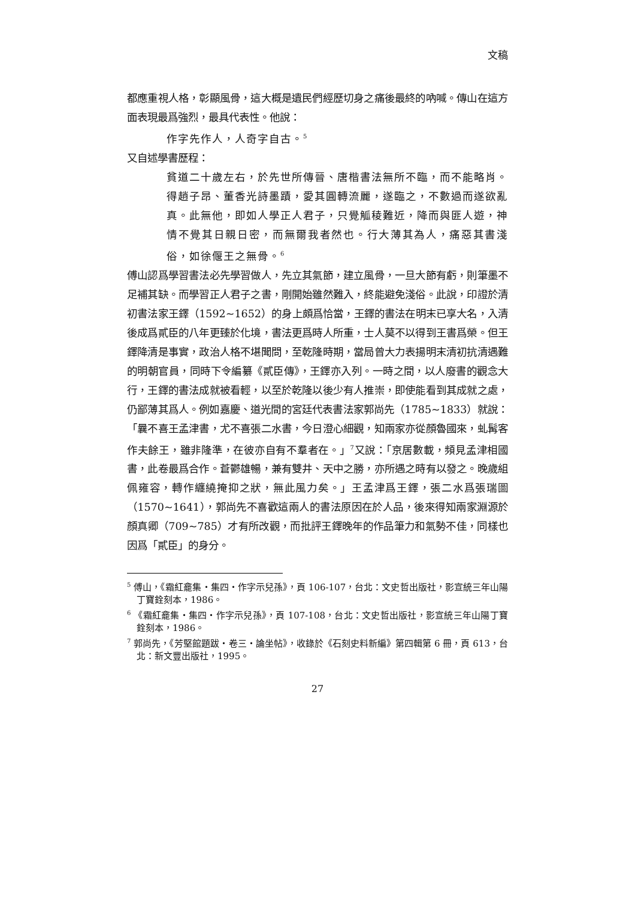文稿
都應重視人格，彰顯風骨，這大概是遺民們經歷切身之痛後最終的吶喊。傳山在這方面表現最爲強烈，最具代表性。他說：
作字先作人，人奇字自古。<sup>5</sup>
又自述學書歷程：
貧道二十歲左右，於先世所傳晉、唐楷書法無所不臨，而不能略肖。得趙子昂、董香光詩墨蹟，愛其圓轉流麗，遂臨之，不數過而遂欲亂真。此無他，即如人學正人君子，只覺觚稜難近，降而與匪人遊，神情不覺其日親日密，而無爾我者然也。行大薄其為人，痛惡其書淺俗，如徐偃王之無骨。<sup>6</sup>
傅山認爲學習書法必先學習做人，先立其氣節，建立風骨，一旦大節有虧，則筆墨不足補其缺。而學習正人君子之書，剛開始雖然難入，終能避免淺俗。此說，印證於清初書法家王鐸（1592~1652）的身上頗爲恰當，王鐸的書法在明末已享大名，入清後成爲貳臣的八年更臻於化境，書法更爲時人所重，士人莫不以得到王書爲榮。但王鐸降清是事實，政治人格不堪聞問，至乾隆時期，當局曾大力表揚明末清初抗清遇難的明朝官員，同時下令編纂《貳臣傳》，王鐸亦入列。一時之間，以人廢書的觀念大行，王鐸的書法成就被看輕，以至於乾隆以後少有人推崇，即使能看到其成就之處，仍鄙薄其爲人。例如嘉慶、道光間的宮廷代表書法家郭尚先（1785~1833）就說：「曩不喜王孟津書，尤不喜張二水書，今日澄心細觀，知兩家亦從顏魯國來，虬髯客作夫餘王，雖非隆準，在彼亦自有不羣者在。」<sup>7</sup>又說：「京居數載，頻見孟津相國書，此卷最爲合作。蒼鬱雄暢，兼有雙井、天中之勝，亦所遇之時有以發之。晚歲組佩雍容，轉作纏繞掩抑之狀，無此風力矣。」王孟津爲王鐸，張二水爲張瑞圖（1570~1641），郭尚先不喜歡這兩人的書法原因在於人品，後來得知兩家淵源於顏真卿（709~785）才有所改觀，而批評王鐸晚年的作品筆力和氣勢不佳，同樣也因爲「貳臣」的身分。
<sup>5</sup> 傅山，《霜紅龕集・集四・作字示兒孫》，頁 106-107，台北：文史哲出版社，影宣統三年山陽丁寶銓刻本，1986。
<sup>6</sup> 《霜紅龕集・集四・作字示兒孫》，頁 107-108，台北：文史哲出版社，影宣統三年山陽丁寶銓刻本，1986。
<sup>7</sup> 郭尚先，《芳堅館題跋・卷三・論坐帖》，收錄於《石刻史料新編》第四輯第 6 冊，頁 613，台北：新文豐出版社，1995。
27